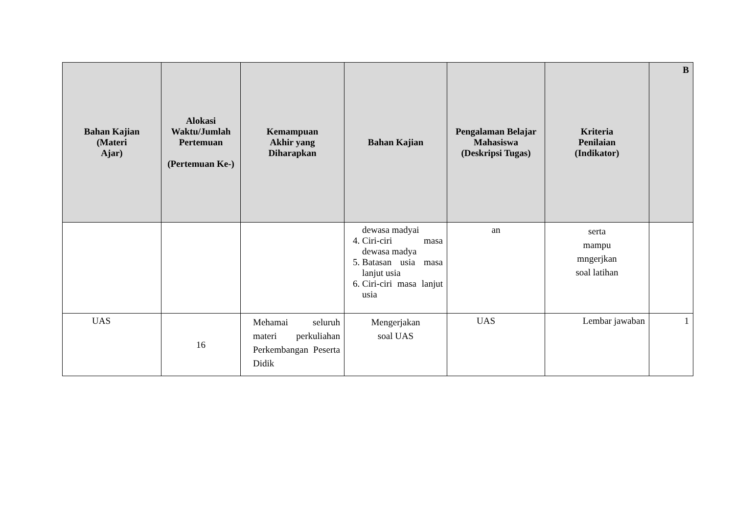| Bahan Kajian (Materi Ajar) | Alokasi Waktu/Jumlah Pertemuan (Pertemuan Ke-) | Kemampuan Akhir yang Diharapkan | Bahan Kajian | Pengalaman Belajar Mahasiswa (Deskripsi Tugas) | Kriteria Penilaian (Indikator) | B |
| --- | --- | --- | --- | --- | --- | --- |
| | | | dewasa madyai 4. Ciri-ciri masa dewasa madya 5. Batasan usia masa lanjut usia 6. Ciri-ciri masa lanjut usia | an | serta mampu mngerjkan soal latihan | |
| UAS | 16 | Mehamai seluruh materi perkuliahan Perkembangan Peserta Didik | Mengerjakan soal UAS | UAS | Lembar jawaban | 1 |